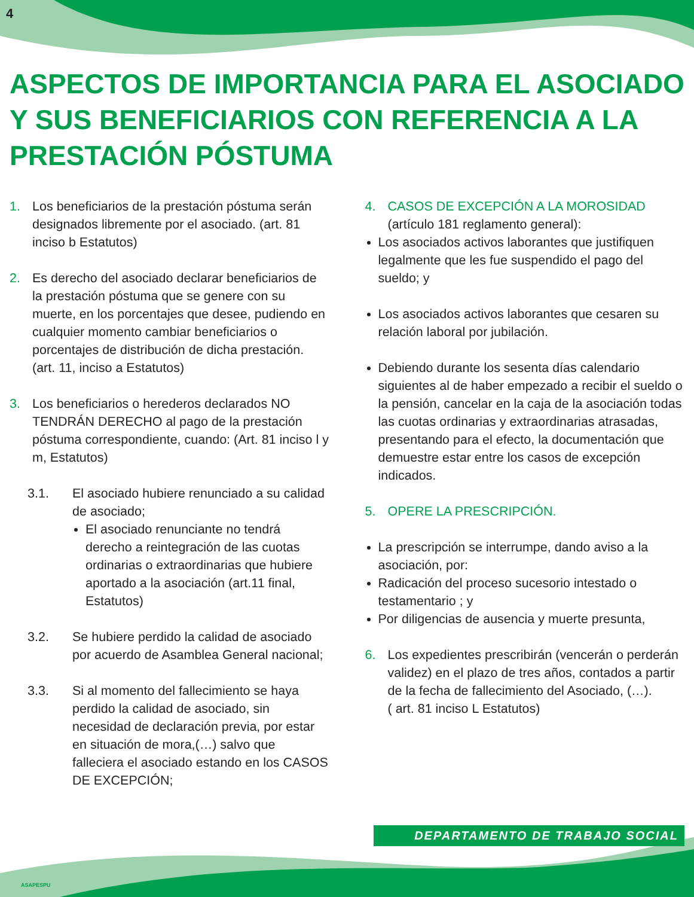4
ASPECTOS DE IMPORTANCIA PARA EL ASOCIADO Y SUS BENEFICIARIOS CON REFERENCIA A LA PRESTACIÓN PÓSTUMA
1. Los beneficiarios de la prestación póstuma serán designados libremente por el asociado. (art. 81 inciso b Estatutos)
2. Es derecho del asociado declarar beneficiarios de la prestación póstuma que se genere con su muerte, en los porcentajes que desee, pudiendo en cualquier momento cambiar beneficiarios o porcentajes de distribución de dicha prestación. (art. 11, inciso a Estatutos)
3. Los beneficiarios o herederos declarados NO TENDRÁN DERECHO al pago de la prestación póstuma correspondiente, cuando: (Art. 81 inciso l y m, Estatutos)
3.1. El asociado hubiere renunciado a su calidad de asociado;
El asociado renunciante no tendrá derecho a reintegración de las cuotas ordinarias o extraordinarias que hubiere aportado a la asociación (art.11 final, Estatutos)
3.2. Se hubiere perdido la calidad de asociado por acuerdo de Asamblea General nacional;
3.3. Si al momento del fallecimiento se haya perdido la calidad de asociado, sin necesidad de declaración previa, por estar en situación de mora,(…) salvo que falleciera el asociado estando en los CASOS DE EXCEPCIÓN;
4. CASOS DE EXCEPCIÓN A LA MOROSIDAD
(artículo 181 reglamento general):
Los asociados activos laborantes que justifiquen legalmente que les fue suspendido el pago del sueldo; y
Los asociados activos laborantes que cesaren su relación laboral por jubilación.
Debiendo durante los sesenta días calendario siguientes al de haber empezado a recibir el sueldo o la pensión, cancelar en la caja de la asociación todas las cuotas ordinarias y extraordinarias atrasadas, presentando para el efecto, la documentación que demuestre estar entre los casos de excepción indicados.
5. OPERE LA PRESCRIPCIÓN.
La prescripción se interrumpe, dando aviso a la asociación, por:
Radicación del proceso sucesorio intestado o testamentario ; y
Por diligencias de ausencia y muerte presunta,
6. Los expedientes prescribirán (vencerán o perderán validez) en el plazo de tres años, contados a partir de la fecha de fallecimiento del Asociado, (…).
( art. 81 inciso L Estatutos)
DEPARTAMENTO DE TRABAJO SOCIAL
ASAPESPU